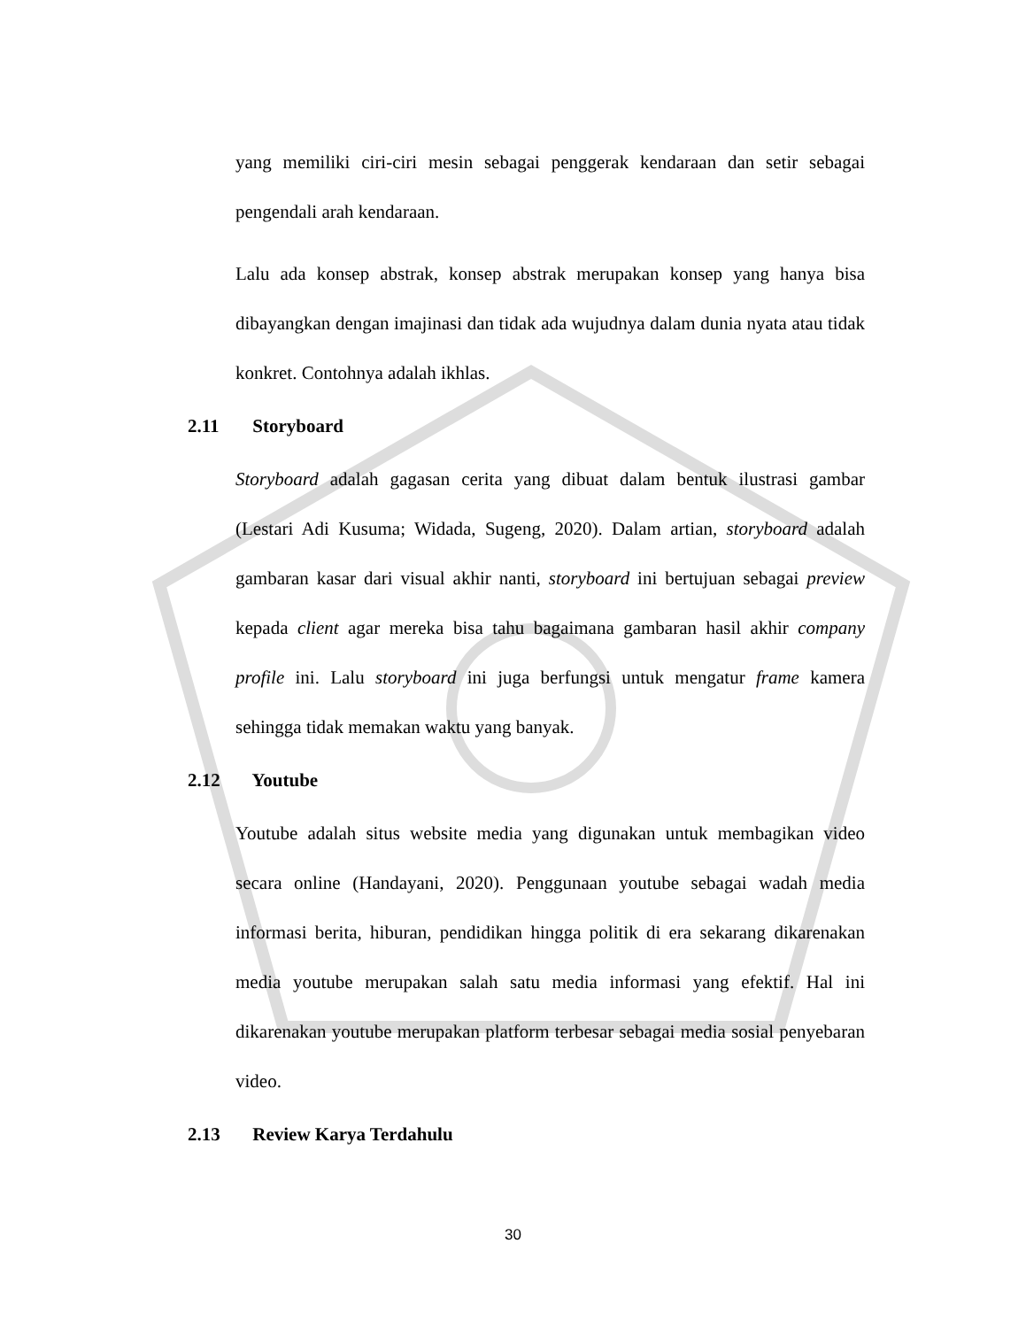yang memiliki ciri-ciri mesin sebagai penggerak kendaraan dan setir sebagai pengendali arah kendaraan.
Lalu ada konsep abstrak, konsep abstrak merupakan konsep yang hanya bisa dibayangkan dengan imajinasi dan tidak ada wujudnya dalam dunia nyata atau tidak konkret. Contohnya adalah ikhlas.
2.11 Storyboard
Storyboard adalah gagasan cerita yang dibuat dalam bentuk ilustrasi gambar (Lestari Adi Kusuma; Widada, Sugeng, 2020). Dalam artian, storyboard adalah gambaran kasar dari visual akhir nanti, storyboard ini bertujuan sebagai preview kepada client agar mereka bisa tahu bagaimana gambaran hasil akhir company profile ini. Lalu storyboard ini juga berfungsi untuk mengatur frame kamera sehingga tidak memakan waktu yang banyak.
2.12 Youtube
Youtube adalah situs website media yang digunakan untuk membagikan video secara online (Handayani, 2020). Penggunaan youtube sebagai wadah media informasi berita, hiburan, pendidikan hingga politik di era sekarang dikarenakan media youtube merupakan salah satu media informasi yang efektif. Hal ini dikarenakan youtube merupakan platform terbesar sebagai media sosial penyebaran video.
2.13 Review Karya Terdahulu
30